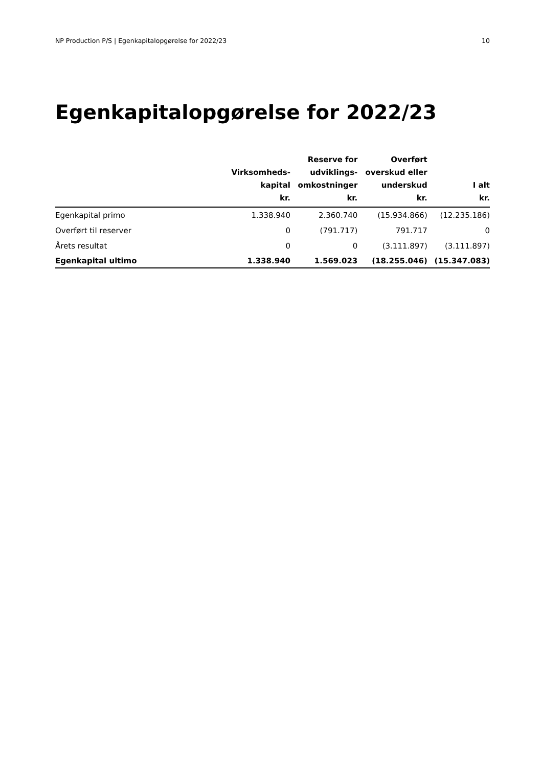NP Production P/S | Egenkapitalopgørelse for 2022/23 10
Egenkapitalopgørelse for 2022/23
| | Virksomheds- kapital kr. | Reserve for udviklings- omkostninger kr. | Overført overskud eller underskud kr. | I alt kr. |
| --- | --- | --- | --- | --- |
| Egenkapital primo | 1.338.940 | 2.360.740 | (15.934.866) | (12.235.186) |
| Overført til reserver | 0 | (791.717) | 791.717 | 0 |
| Årets resultat | 0 | 0 | (3.111.897) | (3.111.897) |
| Egenkapital ultimo | 1.338.940 | 1.569.023 | (18.255.046) | (15.347.083) |